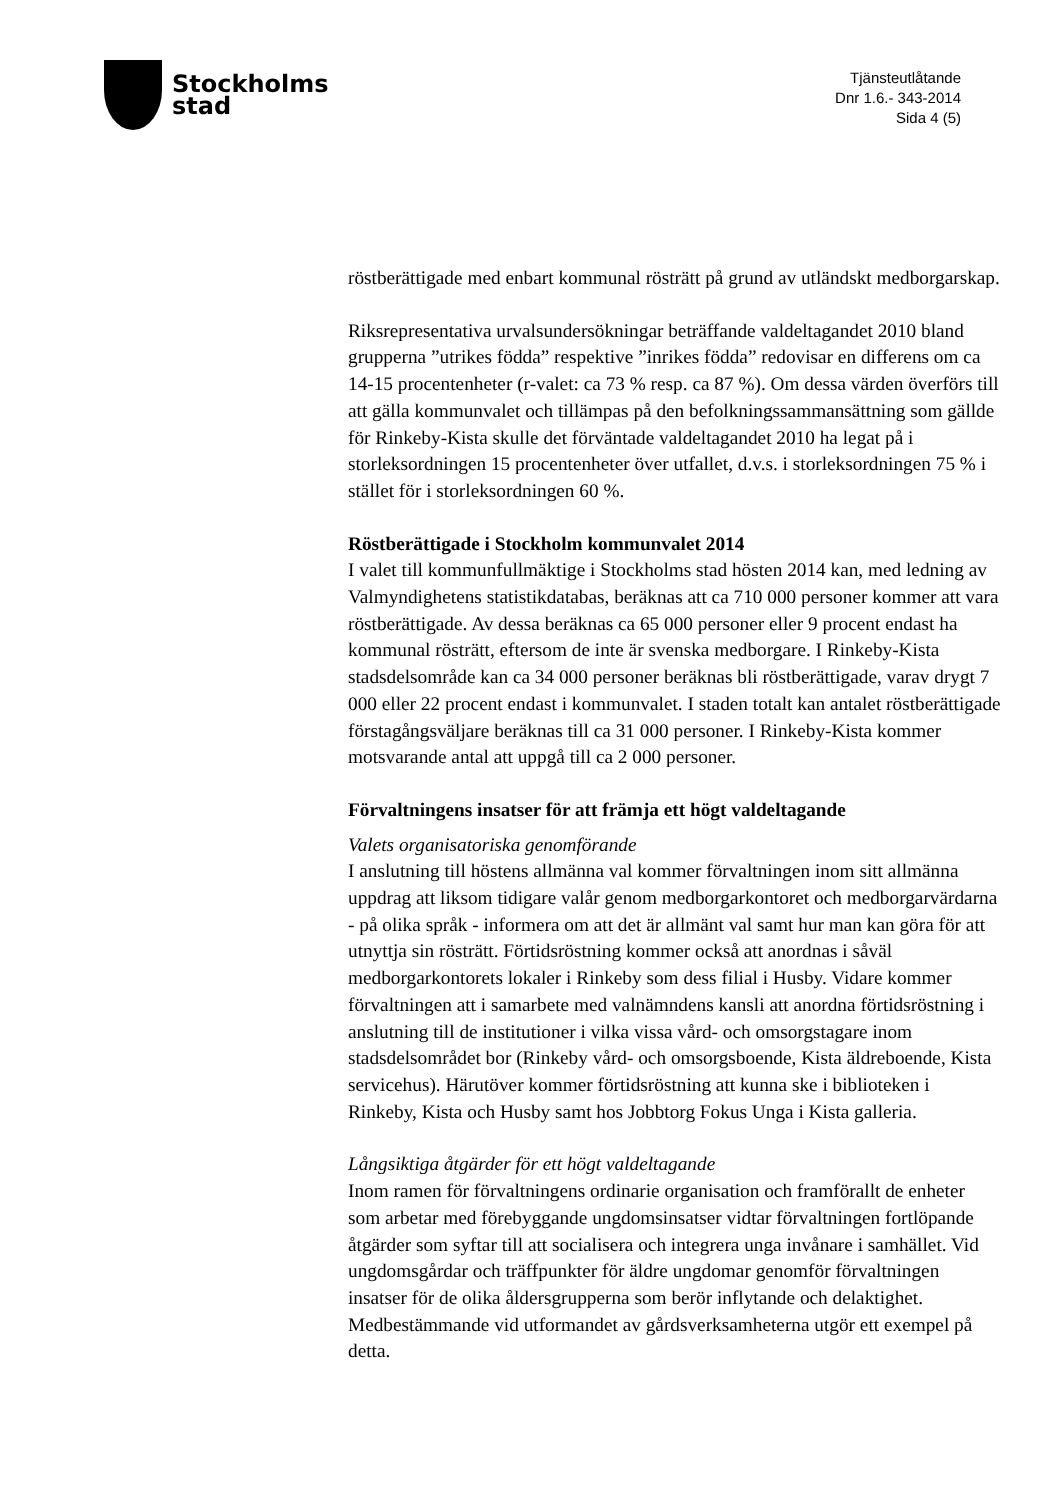Stockholms
stad
Tjänsteutlåtande
Dnr 1.6.- 343-2014
Sida 4 (5)
röstberättigade med enbart kommunal rösträtt på grund av utländskt medborgarskap.
Riksrepresentativa urvalsundersökningar beträffande valdeltagandet 2010 bland grupperna ”utrikes födda” respektive ”inrikes födda” redovisar en differens om ca 14-15 procentenheter (r-valet: ca 73 % resp. ca 87 %). Om dessa värden överförs till att gälla kommunvalet och tillämpas på den befolkningssammansättning som gällde för Rinkeby-Kista skulle det förväntade valdeltagandet 2010 ha legat på i storleksordningen 15 procentenheter över utfallet, d.v.s. i storleksordningen 75 % i stället för i storleksordningen 60 %.
Röstberättigade i Stockholm kommunvalet 2014
I valet till kommunfullmäktige i Stockholms stad hösten 2014 kan, med ledning av Valmyndighetens statistikdatabas, beräknas att ca 710 000 personer kommer att vara röstberättigade. Av dessa beräknas ca 65 000 personer eller 9 procent endast ha kommunal rösträtt, eftersom de inte är svenska medborgare. I Rinkeby-Kista stadsdelsområde kan ca 34 000 personer beräknas bli röstberättigade, varav drygt 7 000 eller 22 procent endast i kommunvalet. I staden totalt kan antalet röstberättigade förstagångsväljare beräknas till ca 31 000 personer. I Rinkeby-Kista kommer motsvarande antal att uppgå till ca 2 000 personer.
Förvaltningens insatser för att främja ett högt valdeltagande
Valets organisatoriska genomförande
I anslutning till höstens allmänna val kommer förvaltningen inom sitt allmänna uppdrag att liksom tidigare valår genom medborgarkontoret och medborgarvärdarna - på olika språk - informera om att det är allmänt val samt hur man kan göra för att utnyttja sin rösträtt. Förtidsröstning kommer också att anordnas i såväl medborgarkontorets lokaler i Rinkeby som dess filial i Husby. Vidare kommer förvaltningen att i samarbete med valnämndens kansli att anordna förtidsröstning i anslutning till de institutioner i vilka vissa vård- och omsorgstagare inom stadsdelsområdet bor (Rinkeby vård- och omsorgsboende, Kista äldreboende, Kista servicehus). Härutöver kommer förtidsröstning att kunna ske i biblioteken i Rinkeby, Kista och Husby samt hos Jobbtorg Fokus Unga i Kista galleria.
Långsiktiga åtgärder för ett högt valdeltagande
Inom ramen för förvaltningens ordinarie organisation och framförallt de enheter som arbetar med förebyggande ungdomsinsatser vidtar förvaltningen fortlöpande åtgärder som syftar till att socialisera och integrera unga invånare i samhället. Vid ungdomsgårdar och träffpunkter för äldre ungdomar genomför förvaltningen insatser för de olika åldersgrupperna som berör inflytande och delaktighet. Medbestämmande vid utformandet av gårdsverksamheterna utgör ett exempel på detta.